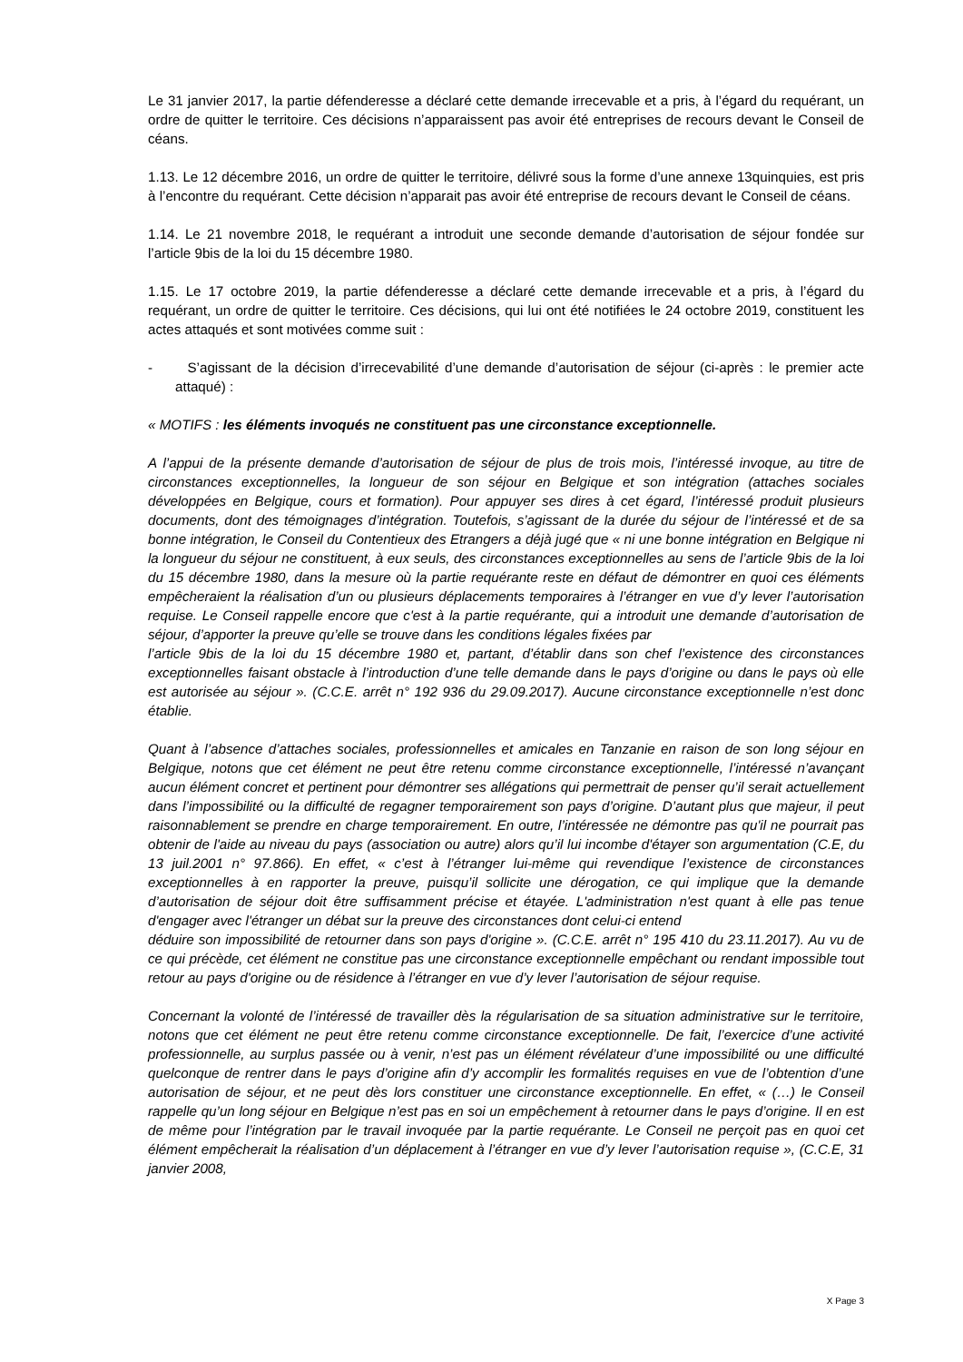Le 31 janvier 2017, la partie défenderesse a déclaré cette demande irrecevable et a pris, à l’égard du requérant, un ordre de quitter le territoire. Ces décisions n’apparaissent pas avoir été entreprises de recours devant le Conseil de céans.
1.13. Le 12 décembre 2016, un ordre de quitter le territoire, délivré sous la forme d’une annexe 13quinquies, est pris à l’encontre du requérant. Cette décision n’apparait pas avoir été entreprise de recours devant le Conseil de céans.
1.14. Le 21 novembre 2018, le requérant a introduit une seconde demande d’autorisation de séjour fondée sur l’article 9bis de la loi du 15 décembre 1980.
1.15. Le 17 octobre 2019, la partie défenderesse a déclaré cette demande irrecevable et a pris, à l’égard du requérant, un ordre de quitter le territoire. Ces décisions, qui lui ont été notifiées le 24 octobre 2019, constituent les actes attaqués et sont motivées comme suit :
- S’agissant de la décision d’irrecevabilité d’une demande d’autorisation de séjour (ci-après : le premier acte attaqué) :
« MOTIFS : les éléments invoqués ne constituent pas une circonstance exceptionnelle.
A l’appui de la présente demande d’autorisation de séjour de plus de trois mois, l’intéressé invoque, au titre de circonstances exceptionnelles, la longueur de son séjour en Belgique et son intégration (attaches sociales développées en Belgique, cours et formation). Pour appuyer ses dires à cet égard, l’intéressé produit plusieurs documents, dont des témoignages d’intégration. Toutefois, s’agissant de la durée du séjour de l’intéressé et de sa bonne intégration, le Conseil du Contentieux des Etrangers a déjà jugé que « ni une bonne intégration en Belgique ni la longueur du séjour ne constituent, à eux seuls, des circonstances exceptionnelles au sens de l’article 9bis de la loi du 15 décembre 1980, dans la mesure où la partie requérante reste en défaut de démontrer en quoi ces éléments empêcheraient la réalisation d’un ou plusieurs déplacements temporaires à l’étranger en vue d’y lever l’autorisation requise. Le Conseil rappelle encore que c'est à la partie requérante, qui a introduit une demande d’autorisation de séjour, d’apporter la preuve qu’elle se trouve dans les conditions légales fixées par
l’article 9bis de la loi du 15 décembre 1980 et, partant, d’établir dans son chef l’existence des circonstances exceptionnelles faisant obstacle à l’introduction d’une telle demande dans le pays d’origine ou dans le pays où elle est autorisée au séjour ». (C.C.E. arrêt n° 192 936 du 29.09.2017). Aucune circonstance exceptionnelle n’est donc établie.
Quant à l’absence d’attaches sociales, professionnelles et amicales en Tanzanie en raison de son long séjour en Belgique, notons que cet élément ne peut être retenu comme circonstance exceptionnelle, l’intéressé n’avançant aucun élément concret et pertinent pour démontrer ses allégations qui permettrait de penser qu’il serait actuellement dans l’impossibilité ou la difficulté de regagner temporairement son pays d’origine. D’autant plus que majeur, il peut raisonnablement se prendre en charge temporairement. En outre, l’intéressée ne démontre pas qu'il ne pourrait pas obtenir de l'aide au niveau du pays (association ou autre) alors qu’il lui incombe d'étayer son argumentation (C.E, du 13 juil.2001 n° 97.866). En effet, « c’est à l’étranger lui-même qui revendique l’existence de circonstances exceptionnelles à en rapporter la preuve, puisqu’il sollicite une dérogation, ce qui implique que la demande d’autorisation de séjour doit être suffisamment précise et étayée. L'administration n'est quant à elle pas tenue d'engager avec l'étranger un débat sur la preuve des circonstances dont celui-ci entend
déduire son impossibilité de retourner dans son pays d'origine ». (C.C.E. arrêt n° 195 410 du 23.11.2017). Au vu de ce qui précède, cet élément ne constitue pas une circonstance exceptionnelle empêchant ou rendant impossible tout retour au pays d'origine ou de résidence à l’étranger en vue d’y lever l’autorisation de séjour requise.
Concernant la volonté de l’intéressé de travailler dès la régularisation de sa situation administrative sur le territoire, notons que cet élément ne peut être retenu comme circonstance exceptionnelle. De fait, l’exercice d’une activité professionnelle, au surplus passée ou à venir, n’est pas un élément révélateur d’une impossibilité ou une difficulté quelconque de rentrer dans le pays d’origine afin d’y accomplir les formalités requises en vue de l’obtention d’une autorisation de séjour, et ne peut dès lors constituer une circonstance exceptionnelle. En effet, « (…) le Conseil rappelle qu’un long séjour en Belgique n’est pas en soi un empêchement à retourner dans le pays d’origine. Il en est de même pour l’intégration par le travail invoquée par la partie requérante. Le Conseil ne perçoit pas en quoi cet élément empêcherait la réalisation d’un déplacement à l’étranger en vue d’y lever l’autorisation requise », (C.C.E, 31 janvier 2008,
X Page 3